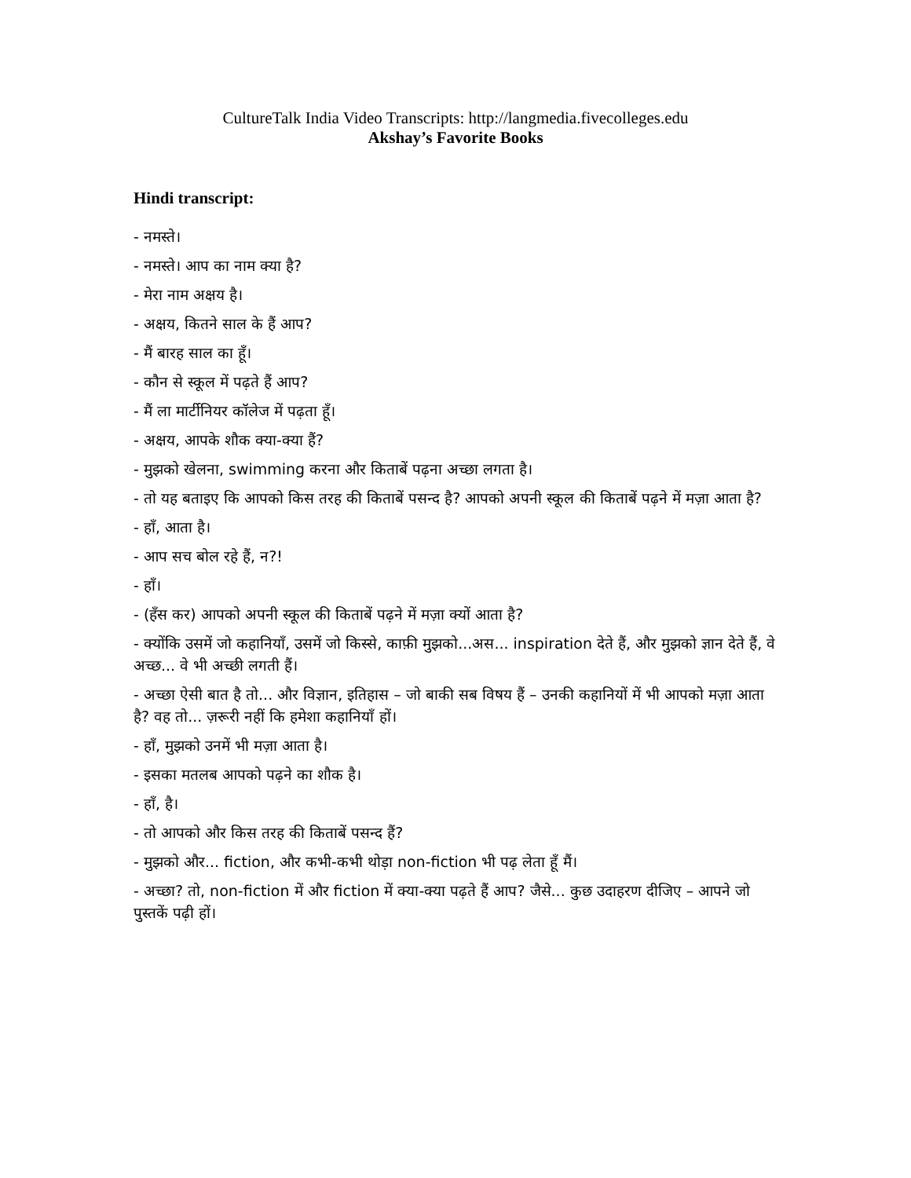CultureTalk India Video Transcripts: http://langmedia.fivecolleges.edu
Akshay’s Favorite Books
Hindi transcript:
- नमस्ते।
- नमस्ते। आप का नाम क्या है?
- मेरा नाम अक्षय है।
- अक्षय, कितने साल के हैं आप?
- मैं बारह साल का हूँ।
- कौन से स्कूल में पढ़ते हैं आप?
- मैं ला मार्टीनियर कॉलेज में पढ़ता हूँ।
- अक्षय, आपके शौक क्या-क्या हैं?
- मुझको खेलना, swimming करना और किताबें पढ़ना अच्छा लगता है।
- तो यह बताइए कि आपको किस तरह की किताबें पसन्द है? आपको अपनी स्कूल की किताबें पढ़ने में मज़ा आता है?
- हाँ, आता है।
- आप सच बोल रहे हैं, न?!
- हाँ।
- (हँस कर) आपको अपनी स्कूल की किताबें पढ़ने में मज़ा क्यों आता है?
- क्योंकि उसमें जो कहानियाँ, उसमें जो किस्से, काफ़ी मुझको...अस... inspiration देते हैं, और मुझको ज्ञान देते हैं, वे अच्छ... वे भी अच्छी लगती हैं।
- अच्छा ऐसी बात है तो... और विज्ञान, इतिहास – जो बाकी सब विषय हैं – उनकी कहानियों में भी आपको मज़ा आता है? वह तो... ज़रूरी नहीं कि हमेशा कहानियाँ हों।
- हाँ, मुझको उनमें भी मज़ा आता है।
- इसका मतलब आपको पढ़ने का शौक है।
- हाँ, है।
- तो आपको और किस तरह की किताबें पसन्द हैं?
- मुझको और... fiction, और कभी-कभी थोड़ा non-fiction भी पढ़ लेता हूँ मैं।
- अच्छा? तो, non-fiction में और fiction में क्या-क्या पढ़ते हैं आप? जैसे... कुछ उदाहरण दीजिए – आपने जो पुस्तकें पढ़ी हों।